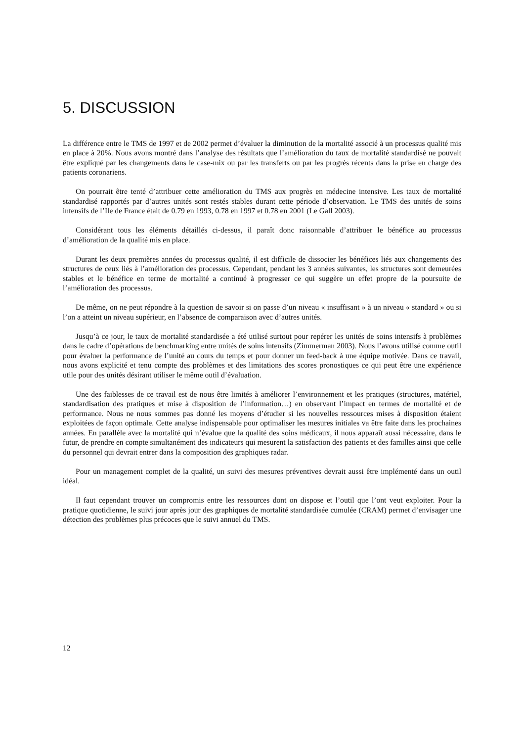5. DISCUSSION
La différence entre le TMS de 1997 et de 2002 permet d’évaluer la diminution de la mortalité associé à un processus qualité mis en place à 20%. Nous avons montré dans l’analyse des résultats que l’amélioration du taux de mortalité standardisé ne pouvait être expliqué par les changements dans le case-mix ou par les transferts ou par les progrès récents dans la prise en charge des patients coronariens.
On pourrait être tenté d’attribuer cette amélioration du TMS aux progrès en médecine intensive. Les taux de mortalité standardisé rapportés par d’autres unités sont restés stables durant cette période d’observation. Le TMS des unités de soins intensifs de l’Ile de France était de 0.79 en 1993, 0.78 en 1997 et 0.78 en 2001 (Le Gall 2003).
Considérant tous les éléments détaillés ci-dessus, il paraît donc raisonnable d’attribuer le bénéfice au processus d’amélioration de la qualité mis en place.
Durant les deux premières années du processus qualité, il est difficile de dissocier les bénéfices liés aux changements des structures de ceux liés à l’amélioration des processus. Cependant, pendant les 3 années suivantes, les structures sont demeurées stables et le bénéfice en terme de mortalité a continué à progresser ce qui suggère un effet propre de la poursuite de l’amélioration des processus.
De même, on ne peut répondre à la question de savoir si on passe d’un niveau « insuffisant » à un niveau « standard » ou si l’on a atteint un niveau supérieur, en l’absence de comparaison avec d’autres unités.
Jusqu’à ce jour, le taux de mortalité standardisée a été utilisé surtout pour repérer les unités de soins intensifs à problèmes dans le cadre d’opérations de benchmarking entre unités de soins intensifs (Zimmerman 2003). Nous l’avons utilisé comme outil pour évaluer la performance de l’unité au cours du temps et pour donner un feed-back à une équipe motivée. Dans ce travail, nous avons explicité et tenu compte des problèmes et des limitations des scores pronostiques ce qui peut être une expérience utile pour des unités désirant utiliser le même outil d’évaluation.
Une des faiblesses de ce travail est de nous être limités à améliorer l’environnement et les pratiques (structures, matériel, standardisation des pratiques et mise à disposition de l’information…) en observant l’impact en termes de mortalité et de performance. Nous ne nous sommes pas donné les moyens d’étudier si les nouvelles ressources mises à disposition étaient exploitées de façon optimale. Cette analyse indispensable pour optimaliser les mesures initiales va être faite dans les prochaines années. En parallèle avec la mortalité qui n’évalue que la qualité des soins médicaux, il nous apparaît aussi nécessaire, dans le futur, de prendre en compte simultanément des indicateurs qui mesurent la satisfaction des patients et des familles ainsi que celle du personnel qui devrait entrer dans la composition des graphiques radar.
Pour un management complet de la qualité, un suivi des mesures préventives devrait aussi être implémenté dans un outil idéal.
Il faut cependant trouver un compromis entre les ressources dont on dispose et l’outil que l’ont veut exploiter. Pour la pratique quotidienne, le suivi jour après jour des graphiques de mortalité standardisée cumulée (CRAM) permet d’envisager une détection des problèmes plus précoces que le suivi annuel du TMS.
12